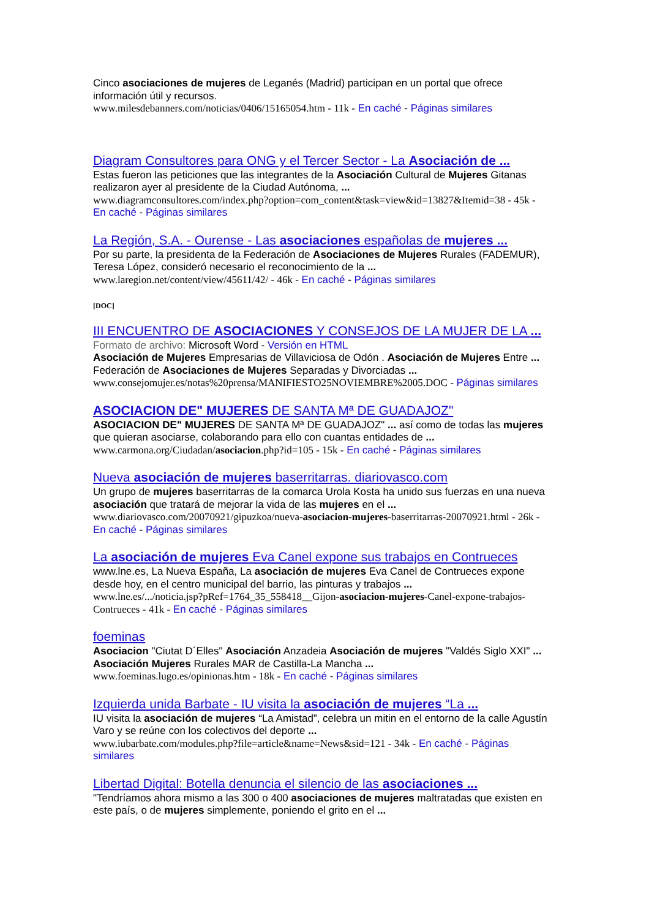Cinco asociaciones de mujeres de Leganés (Madrid) participan en un portal que ofrece información útil y recursos.
www.milesdebanners.com/noticias/0406/15165054.htm - 11k - En caché - Páginas similares
Diagram Consultores para ONG y el Tercer Sector - La Asociación de ...
Estas fueron las peticiones que las integrantes de la Asociación Cultural de Mujeres Gitanas realizaron ayer al presidente de la Ciudad Autónoma, ...
www.diagramconsultores.com/index.php?option=com_content&task=view&id=13827&Itemid=38 - 45k - En caché - Páginas similares
La Región, S.A. - Ourense - Las asociaciones españolas de mujeres ...
Por su parte, la presidenta de la Federación de Asociaciones de Mujeres Rurales (FADEMUR), Teresa López, consideró necesario el reconocimiento de la ...
www.laregion.net/content/view/45611/42/ - 46k - En caché - Páginas similares
[DOC]
III ENCUENTRO DE ASOCIACIONES Y CONSEJOS DE LA MUJER DE LA ...
Formato de archivo: Microsoft Word - Versión en HTML
Asociación de Mujeres Empresarias de Villaviciosa de Odón . Asociación de Mujeres Entre ... Federación de Asociaciones de Mujeres Separadas y Divorciadas ...
www.consejomujer.es/notas%20prensa/MANIFIESTO25NOVIEMBRE%2005.DOC - Páginas similares
ASOCIACION DE" MUJERES DE SANTA Mª DE GUADAJOZ"
ASOCIACION DE" MUJERES DE SANTA Mª DE GUADAJOZ" ... así como de todas las mujeres que quieran asociarse, colaborando para ello con cuantas entidades de ...
www.carmona.org/Ciudadan/asociacion.php?id=105 - 15k - En caché - Páginas similares
Nueva asociación de mujeres baserritarras. diariovasco.com
Un grupo de mujeres baserritarras de la comarca Urola Kosta ha unido sus fuerzas en una nueva asociación que tratará de mejorar la vida de las mujeres en el ...
www.diariovasco.com/20070921/gipuzkoa/nueva-asociacion-mujeres-baserritarras-20070921.html - 26k - En caché - Páginas similares
La asociación de mujeres Eva Canel expone sus trabajos en Contrueces
www.lne.es, La Nueva España, La asociación de mujeres Eva Canel de Contrueces expone desde hoy, en el centro municipal del barrio, las pinturas y trabajos ...
www.lne.es/.../noticia.jsp?pRef=1764_35_558418__Gijon-asociacion-mujeres-Canel-expone-trabajos-Contrueces - 41k - En caché - Páginas similares
foeminas
Asociacion "Ciutat D´Elles" Asociación Anzadeia Asociación de mujeres "Valdés Siglo XXI" ... Asociación Mujeres Rurales MAR de Castilla-La Mancha ...
www.foeminas.lugo.es/opinionas.htm - 18k - En caché - Páginas similares
Izquierda unida Barbate - IU visita la asociación de mujeres “La ...
IU visita la asociación de mujeres “La Amistad”, celebra un mitin en el entorno de la calle Agustín Varo y se reúne con los colectivos del deporte ...
www.iubarbate.com/modules.php?file=article&name=News&sid=121 - 34k - En caché - Páginas similares
Libertad Digital: Botella denuncia el silencio de las asociaciones ...
"Tendríamos ahora mismo a las 300 o 400 asociaciones de mujeres maltratadas que existen en este país, o de mujeres simplemente, poniendo el grito en el ...